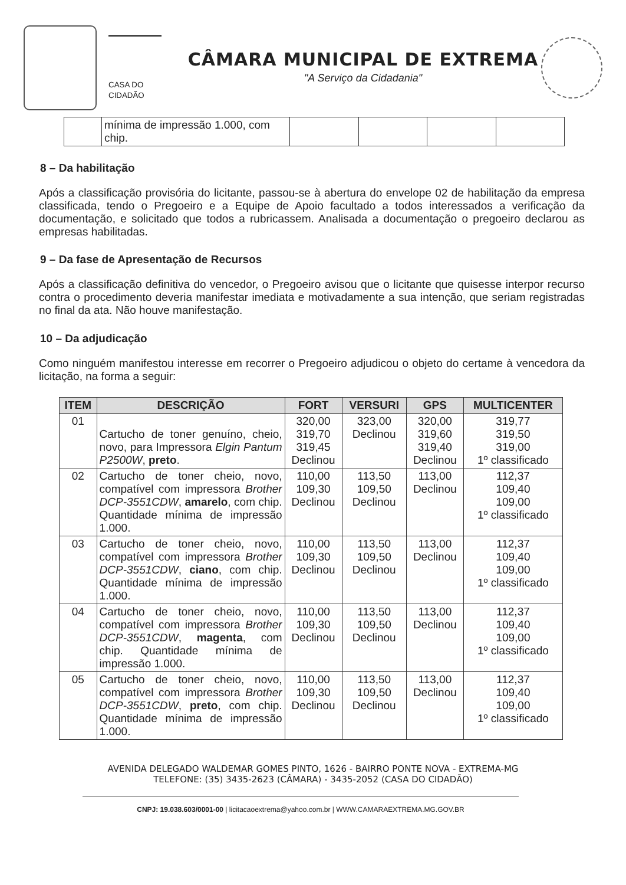CASA DO CIDADÃO
CÂMARA MUNICIPAL DE EXTREMA
"A Serviço da Cidadania"
| | mínima de impressão 1.000, com chip. | | | | |
8 – Da habilitação
Após a classificação provisória do licitante, passou-se à abertura do envelope 02 de habilitação da empresa classificada, tendo o Pregoeiro e a Equipe de Apoio facultado a todos interessados a verificação da documentação, e solicitado que todos a rubricassem. Analisada a documentação o pregoeiro declarou as empresas habilitadas.
9 – Da fase de Apresentação de Recursos
Após a classificação definitiva do vencedor, o Pregoeiro avisou que o licitante que quisesse interpor recurso contra o procedimento deveria manifestar imediata e motivadamente a sua intenção, que seriam registradas no final da ata. Não houve manifestação.
10 – Da adjudicação
Como ninguém manifestou interesse em recorrer o Pregoeiro adjudicou o objeto do certame à vencedora da licitação, na forma a seguir:
| ITEM | DESCRIÇÃO | FORT | VERSURI | GPS | MULTICENTER |
| --- | --- | --- | --- | --- | --- |
| 01 | Cartucho de toner genuíno, cheio, novo, para Impressora Elgin Pantum P2500W , preto . | 320,00 319,70 319,45 Declinou | 323,00 Declinou | 320,00 319,60 319,40 Declinou | 319,77 319,50 319,00 1º classificado |
| 02 | Cartucho de toner cheio, novo, compatível com impressora Brother DCP-3551CDW , amarelo , com chip. Quantidade mínima de impressão 1.000. | 110,00 109,30 Declinou | 113,50 109,50 Declinou | 113,00 Declinou | 112,37 109,40 109,00 1º classificado |
| 03 | Cartucho de toner cheio, novo, compatível com impressora Brother DCP-3551CDW , ciano , com chip. Quantidade mínima de impressão 1.000. | 110,00 109,30 Declinou | 113,50 109,50 Declinou | 113,00 Declinou | 112,37 109,40 109,00 1º classificado |
| 04 | Cartucho de toner cheio, novo, compatível com impressora Brother DCP-3551CDW , magenta , com chip. Quantidade mínima de impressão 1.000. | 110,00 109,30 Declinou | 113,50 109,50 Declinou | 113,00 Declinou | 112,37 109,40 109,00 1º classificado |
| 05 | Cartucho de toner cheio, novo, compatível com impressora Brother DCP-3551CDW , preto , com chip. Quantidade mínima de impressão 1.000. | 110,00 109,30 Declinou | 113,50 109,50 Declinou | 113,00 Declinou | 112,37 109,40 109,00 1º classificado |
AVENIDA DELEGADO WALDEMAR GOMES PINTO, 1626 - BAIRRO PONTE NOVA - EXTREMA-MG
TELEFONE: (35) 3435-2623 (CÂMARA) - 3435-2052 (CASA DO CIDADÃO)
CNPJ: 19.038.603/0001-00 | licitacaoextrema@yahoo.com.br | WWW.CAMARAEXTREMA.MG.GOV.BR